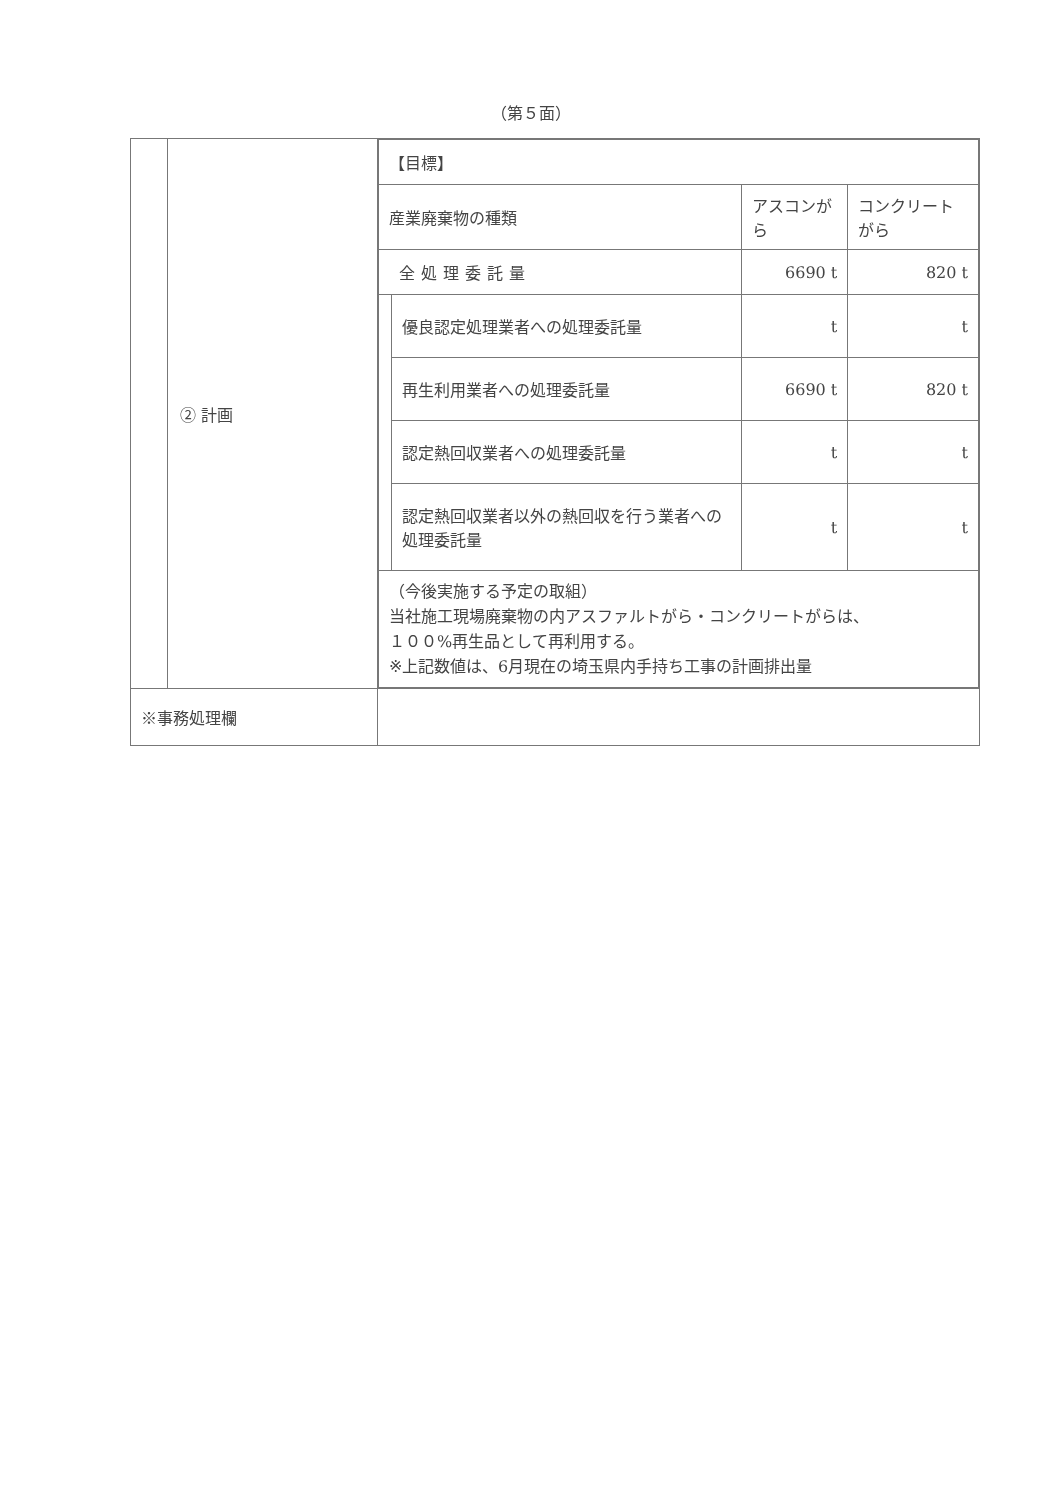（第５面）
| | ② 計画 | / 【目標】 / / / / / 産業廃棄物の種類 / / アスコンがら / コンクリートがら / / 全処理委託量 / / 6690 t / 820 t / / / 優良認定処理業者への処理委託量 / t / t / / / 再生利用業者への処理委託量 / 6690 t / 820 t / / / 認定熱回収業者への処理委託量 / t / t / / / 認定熱回収業者以外の熱回収を行う業者への処理委託量 / t / t / / （今後実施する予定の取組） 当社施工現場廃棄物の内アスファルトがら・コンクリートがらは、 １００%再生品として再利用する。 ※上記数値は、6月現在の埼玉県内手持ち工事の計画排出量 / / / / |
| ※事務処理欄 | | |